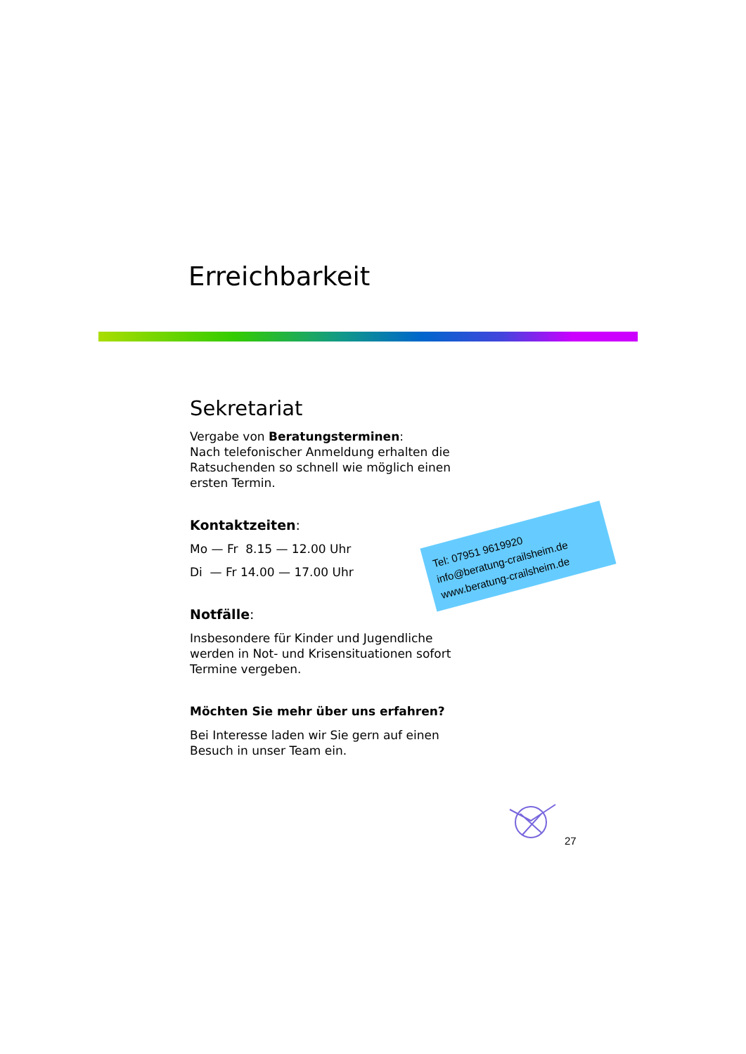Erreichbarkeit
Sekretariat
Vergabe von Beratungsterminen:
Nach telefonischer Anmeldung erhalten die Ratsuchenden so schnell wie möglich einen ersten Termin.
Kontaktzeiten:
Mo — Fr 8.15 — 12.00 Uhr
Di — Fr 14.00 — 17.00 Uhr
Notfälle:
Insbesondere für Kinder und Jugendliche werden in Not- und Krisensituationen sofort Termine vergeben.
Möchten Sie mehr über uns erfahren?
Bei Interesse laden wir Sie gern auf einen Besuch in unser Team ein.
Tel: 07951 9619920
info@beratung-crailsheim.de
www.beratung-crailsheim.de
27